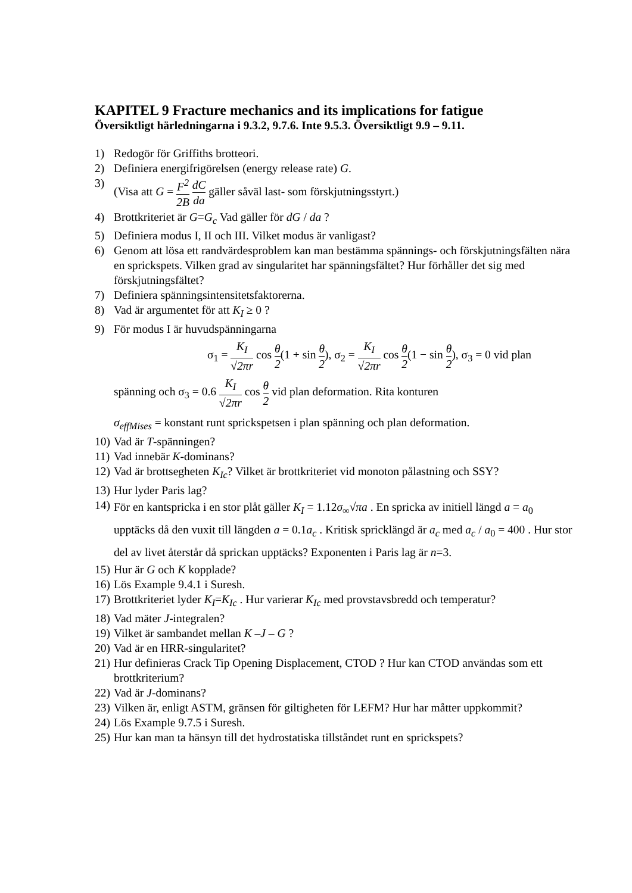KAPITEL 9 Fracture mechanics and its implications for fatigue
Översiktligt härledningarna i 9.3.2, 9.7.6. Inte 9.5.3. Översiktligt 9.9 – 9.11.
1) Redogör för Griffiths brotteori.
2) Definiera energifrigörelsen (energy release rate) G.
3) (Visa att G = F<sup>2</sup> 2B dC da gäller såväl last- som förskjutningsstyrt.)
4) Brottkriteriet är G=G<sub>c</sub> Vad gäller för dG / da ?
5) Definiera modus I, II och III. Vilket modus är vanligast?
6) Genom att lösa ett randvärdesproblem kan man bestämma spännings- och förskjutningsfälten nära en sprickspets. Vilken grad av singularitet har spänningsfältet? Hur förhåller det sig med förskjutningsfältet?
7) Definiera spänningsintensitetsfaktorerna.
8) Vad är argumentet för att K<sub>I</sub> ≥ 0 ?
9) För modus I är huvudspänningarna
σ<sub>1</sub> = K<sub>I</sub> √2πr cos θ 2(1 + sin θ 2), σ<sub>2</sub> = K<sub>I</sub> √2πr cos θ 2(1 − sin θ 2), σ<sub>3</sub> = 0 vid plan
spänning och σ<sub>3</sub> = 0.6 K<sub>I</sub> √2πr cos θ 2 vid plan deformation. Rita konturen
σ<sub>effMises</sub> = konstant runt sprickspetsen i plan spänning och plan deformation.
10) Vad är T-spänningen?
11) Vad innebär K-dominans?
12) Vad är brottsegheten K<sub>Ic</sub>? Vilket är brottkriteriet vid monoton pålastning och SSY?
13) Hur lyder Paris lag?
14) För en kantspricka i en stor plåt gäller K<sub>I</sub> = 1.12σ<sub>∞</sub>√πa . En spricka av initiell längd a = a<sub>0</sub> upptäcks då den vuxit till längden a = 0.1a<sub>c</sub> . Kritisk spricklängd är a<sub>c</sub> med a<sub>c</sub> / a<sub>0</sub> = 400 . Hur stor del av livet återstår då sprickan upptäcks? Exponenten i Paris lag är n=3.
15) Hur är G och K kopplade?
16) Lös Example 9.4.1 i Suresh.
17) Brottkriteriet lyder K<sub>I</sub>=K<sub>Ic</sub> . Hur varierar K<sub>Ic</sub> med provstavsbredd och temperatur?
18) Vad mäter J-integralen?
19) Vilket är sambandet mellan K –J – G ?
20) Vad är en HRR-singularitet?
21) Hur definieras Crack Tip Opening Displacement, CTOD ? Hur kan CTOD användas som ett brottkriterium?
22) Vad är J-dominans?
23) Vilken är, enligt ASTM, gränsen för giltigheten för LEFM? Hur har måtter uppkommit?
24) Lös Example 9.7.5 i Suresh.
25) Hur kan man ta hänsyn till det hydrostatiska tillståndet runt en sprickspets?